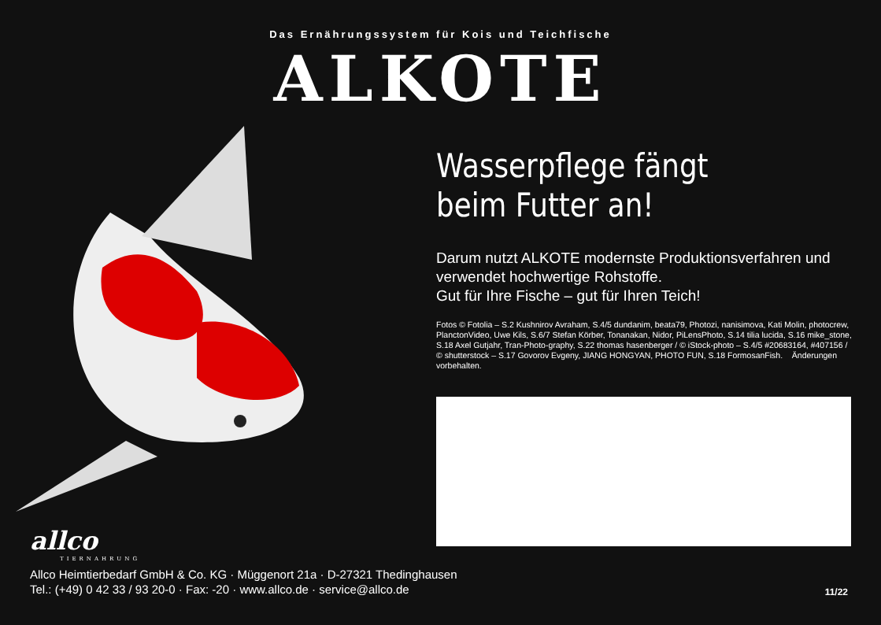Das Ernährungssystem für Kois und Teichfische
ALKOTE
Wasserpflege fängt
beim Futter an!
Darum nutzt ALKOTE modernste Produktionsverfahren und verwendet hochwertige Rohstoffe.
Gut für Ihre Fische – gut für Ihren Teich!
Fotos © Fotolia – S.2 Kushnirov Avraham, S.4/5 dundanim, beata79, Photozi, nanisimova, Kati Molin, photocrew, PlanctonVideo, Uwe Kils, S.6/7 Stefan Körber, Tonanakan, Nidor, PiLensPhoto, S.14 tilia lucida, S.16 mike_stone, S.18 Axel Gutjahr, Tran-Photo-graphy, S.22 thomas hasenberger / © iStock-photo – S.4/5 #20683164, #407156 / © shutterstock – S.17 Govorov Evgeny, JIANG HONGYAN, PHOTO FUN, S.18 FormosanFish. Änderungen vorbehalten.
allco
TIERNAHRUNG
Allco Heimtierbedarf GmbH & Co. KG · Müggenort 21a · D-27321 Thedinghausen
Tel.: (+49) 0 42 33 / 93 20-0 · Fax: -20 · www.allco.de · service@allco.de
11/22